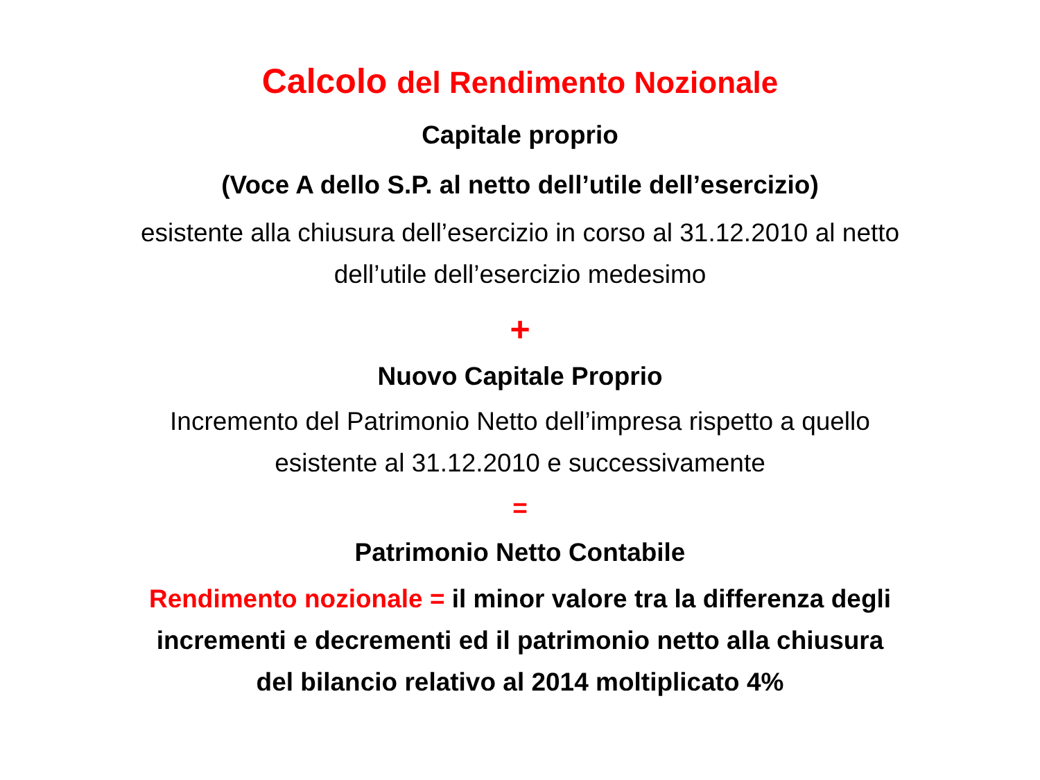Calcolo del Rendimento Nozionale
Capitale proprio
(Voce A dello S.P. al netto dell’utile dell’esercizio)
esistente alla chiusura dell’esercizio in corso al 31.12.2010 al netto
dell’utile dell’esercizio medesimo
+
Nuovo Capitale Proprio
Incremento del Patrimonio Netto dell’impresa rispetto a quello
esistente al 31.12.2010 e successivamente
=
Patrimonio Netto Contabile
Rendimento nozionale = il minor valore tra la differenza degli
incrementi e decrementi ed il patrimonio netto alla chiusura
del bilancio relativo al 2014 moltiplicato 4%